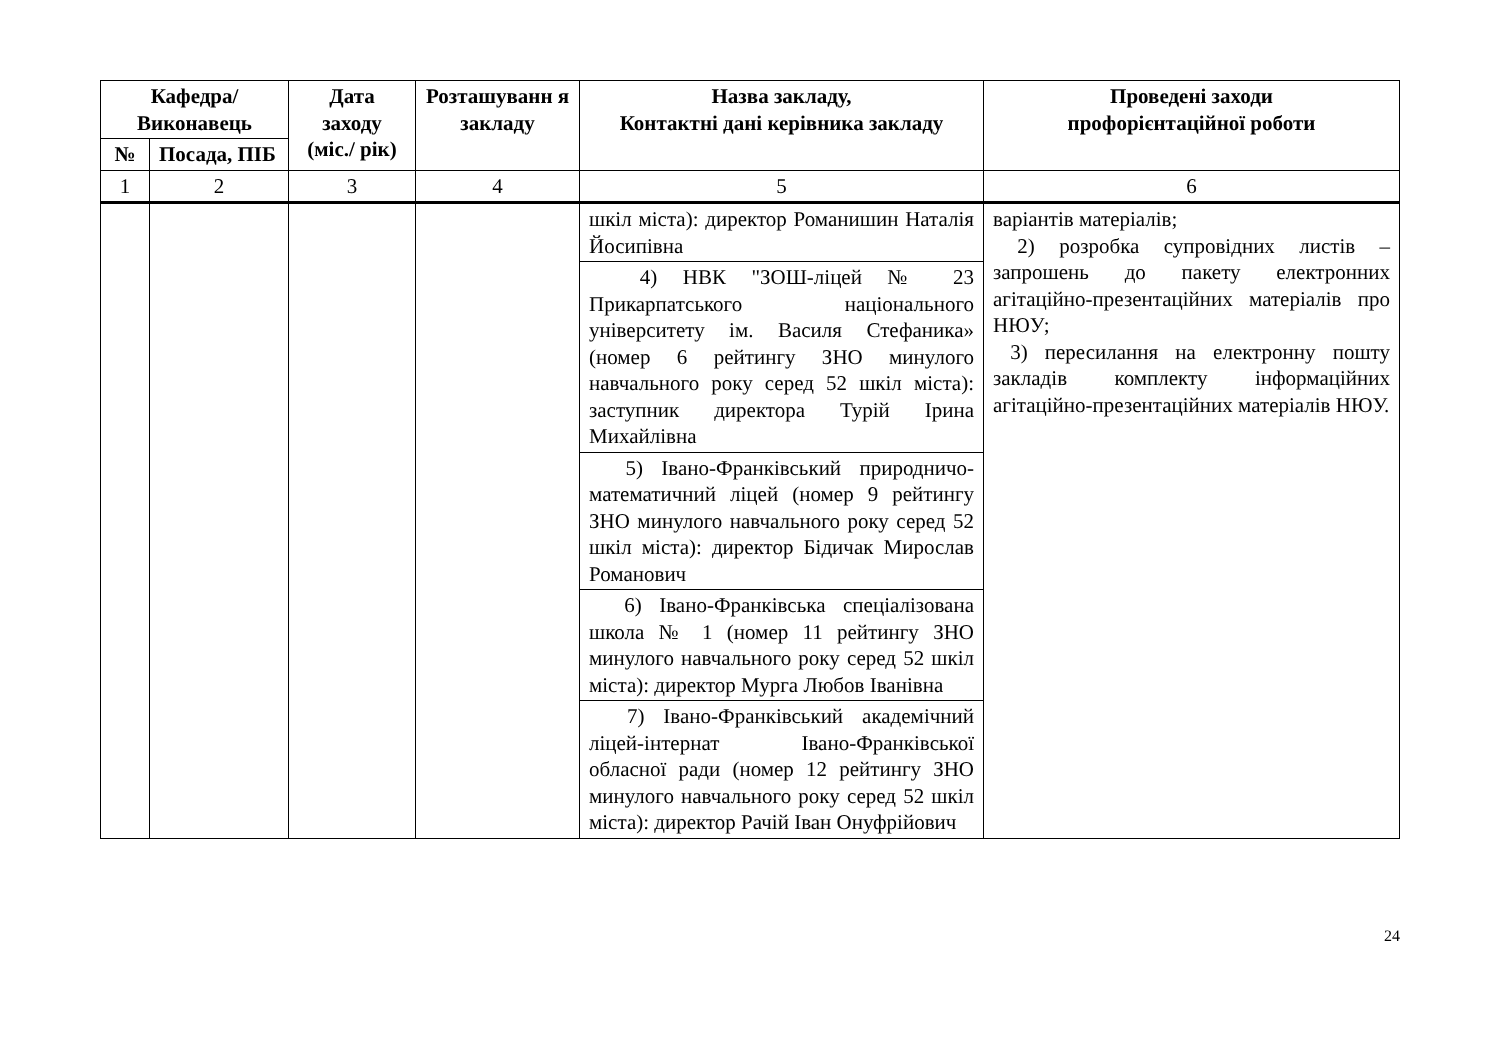| Кафедра/ Виконавець | | Дата заходу (міс./ рік) | Розташуванн я закладу | Назва закладу, Контактні дані керівника закладу | Проведені заходи профорієнтаційної роботи |
| --- | --- | --- | --- | --- | --- |
| № | Посада, ПІБ | | | | |
| 1 | 2 | 3 | 4 | 5 | 6 |
| | | | | шкіл міста): директор Романишин Наталія Йосипівна | варіантів матеріалів; 2) розробка супровідних листів – запрошень до пакету електронних агітаційно-презентаційних матеріалів про НЮУ; 3) пересилання на електронну пошту закладів комплекту інформаційних агітаційно-презентаційних матеріалів НЮУ. |
| | | | | 4) НВК "ЗОШ-ліцей № 23 Прикарпатського національного університету ім. Василя Стефаника» (номер 6 рейтингу ЗНО минулого навчального року серед 52 шкіл міста): заступник директора Турій Ірина Михайлівна | |
| | | | | 5) Івано-Франківський природничо-математичний ліцей (номер 9 рейтингу ЗНО минулого навчального року серед 52 шкіл міста): директор Бідичак Мирослав Романович | |
| | | | | 6) Івано-Франківська спеціалізована школа № 1 (номер 11 рейтингу ЗНО минулого навчального року серед 52 шкіл міста): директор Мурга Любов Іванівна | |
| | | | | 7) Івано-Франківський академічний ліцей-інтернат Івано-Франківської обласної ради (номер 12 рейтингу ЗНО минулого навчального року серед 52 шкіл міста): директор Рачій Іван Онуфрійович | |
24